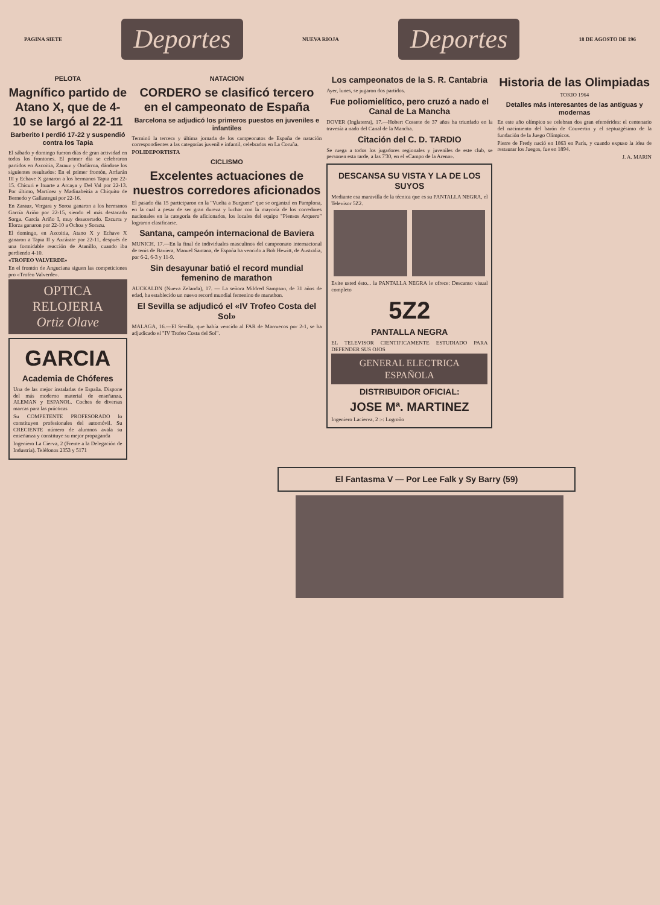PAGINA SIETE
Deportes
NUEVA RIOJA
Deportes
18 DE AGOSTO DE 196
PELOTA
Magnífico partido de Atano X, que de 4-10 se largó al 22-11
Barberito I perdió 17-22 y suspendió contra los Tapia
El sábado y domingo fueron días de gran actividad en todos los frontones. El primer día se celebraron partidos en Azcoitia, Zarauz y Ondárroa, dándose los siguientes resultados: En el primer frontón, Arrlarán III y Echave X ganaron a los hermanos Tapia por 22-15. Chicuri e Ituarte a Arcaya y Del Val por 22-13. Por último, Martínez y Madinabeitia a Chiquito de Bernedo y Gallastegui por 22-16.
En Zarauz, Vergara y Soroa ganaron a los hermanos García Ariño por 22-15, siendo el más destacado Sorga. García Ariño I, muy desacertado. Ezcurra y Elorza ganaron por 22-10 a Ochoa y Sorazu.
El domingo, en Azcoitia, Atano X y Echave X ganaron a Tapia II y Azcárate por 22-11, después de una formidable reacción de Atanillo, cuando iba perdiendo 4-10.
«TROFEO VALVERDE»
En el frontón de Anguciana siguen las competiciones pro «Trofeo Valverde».
OPTICA RELOJERIA
Ortiz Olave
GARCIA
Academia de Chóferes
Una de las mejor instaladas de España. Dispone del más moderno material de enseñanza, ALEMAN y ESPANOL. Coches de diversas marcas para las prácticas
Su COMPETENTE PROFESORADO lo constituyen profesionales del automóvil. Su CRECIENTE número de alumnos avala su enseñanza y constituye su mejor propaganda
Ingeniero La Cierva, 2 (Frente a la Delegación de Industria). Teléfonos 2353 y 5171
NATACION
CORDERO se clasificó tercero en el campeonato de España
Barcelona se adjudicó los primeros puestos en juveniles e infantiles
Terminó la tercera y última jornada de los campeonatos de España de natación correspondientes a las categorías juvenil e infantil, celebrados en La Coruña.
POLIDEPORTISTA
CICLISMO
Excelentes actuaciones de nuestros corredores aficionados
El pasado día 15 participaron en la "Vuelta a Burguete" que se organizó en Pamplona, en la cual a pesar de ser gran dureza y luchar con la mayoría de los corredores nacionales en la categoría de aficionados, los locales del equipo "Piensos Arquero" lograron clasificarse.
Santana, campeón internacional de Baviera
MUNICH, 17.—En la final de individuales masculinos del campeonato internacional de tenis de Baviera, Manuel Santana, de España ha vencido a Bob Hewitt, de Australia, por 6-2, 6-3 y 11-9.
Sin desayunar batió el record mundial femenino de marathon
AUCKALDN (Nueva Zelanda), 17. — La señora Mildred Sampson, de 31 años de edad, ha establecido un nuevo record mundial femenino de marathon.
El Sevilla se adjudicó el «IV Trofeo Costa del Sol»
MALAGA, 16.—El Sevilla, que había vencido al FAR de Marruecos por 2-1, se ha adjudicado el "IV Trofeo Costa del Sol".
Los campeonatos de la S. R. Cantabria
Ayer, lunes, se jugaron dos partidos.
Fue poliomielítico, pero cruzó a nado el Canal de La Mancha
DOVER (Inglaterra), 17.—Hobert Cossete de 37 años ha triunfado en la travesía a nado del Canal de la Mancha.
Citación del C. D. TARDIO
Se ruega a todos los jugadores regionales y juveniles de este club, se personen esta tarde, a las 7'30, en el «Campo de la Arena».
DESCANSA SU VISTA Y LA DE LOS SUYOS
Mediante esa maravilla de la técnica que es su PANTALLA NEGRA, el Televisor 5Z2.
Evite usted ésto... la PANTALLA NEGRA le ofrece: Descanso visual completo
5Z2
PANTALLA NEGRA
EL TELEVISOR CIENTIFICAMENTE ESTUDIADO PARA DEFENDER SUS OJOS
GENERAL ELECTRICA ESPAÑOLA
DISTRIBUIDOR OFICIAL:
JOSE Mª. MARTINEZ
Ingeniero Lacierva, 2 :-: Logroño
Historia de las Olimpiadas
TOKIO 1964
Detalles más interesantes de las antiguas y modernas
En este año olímpico se celebran dos gran efemérides: el centenario del nacimiento del barón de Couvertin y el septuagésimo de la fundación de la Juego Olímpicos.
Pierre de Fredy nació en 1863 en París, y cuando expuso la idea de restaurar los Juegos, fue en 1894.
J. A. MARIN
El Fantasma V — Por Lee Falk y Sy Barry (59)